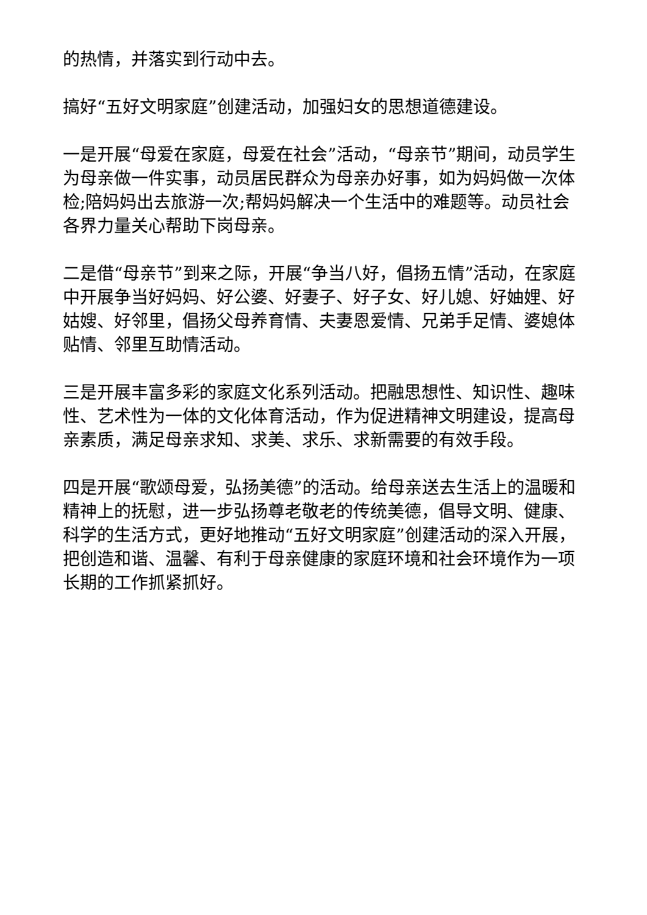的热情，并落实到行动中去。
搞好“五好文明家庭”创建活动，加强妇女的思想道德建设。
一是开展“母爱在家庭，母爱在社会”活动，“母亲节”期间，动员学生为母亲做一件实事，动员居民群众为母亲办好事，如为妈妈做一次体检;陪妈妈出去旅游一次;帮妈妈解决一个生活中的难题等。动员社会各界力量关心帮助下岗母亲。
二是借“母亲节”到来之际，开展“争当八好，倡扬五情”活动，在家庭中开展争当好妈妈、好公婆、好妻子、好子女、好儿媳、好妯娌、好姑嫂、好邻里，倡扬父母养育情、夫妻恩爱情、兄弟手足情、婆媳体贴情、邻里互助情活动。
三是开展丰富多彩的家庭文化系列活动。把融思想性、知识性、趣味性、艺术性为一体的文化体育活动，作为促进精神文明建设，提高母亲素质，满足母亲求知、求美、求乐、求新需要的有效手段。
四是开展“歌颂母爱，弘扬美德”的活动。给母亲送去生活上的温暖和精神上的抚慰，进一步弘扬尊老敬老的传统美德，倡导文明、健康、科学的生活方式，更好地推动“五好文明家庭”创建活动的深入开展，把创造和谐、温馨、有利于母亲健康的家庭环境和社会环境作为一项长期的工作抓紧抓好。